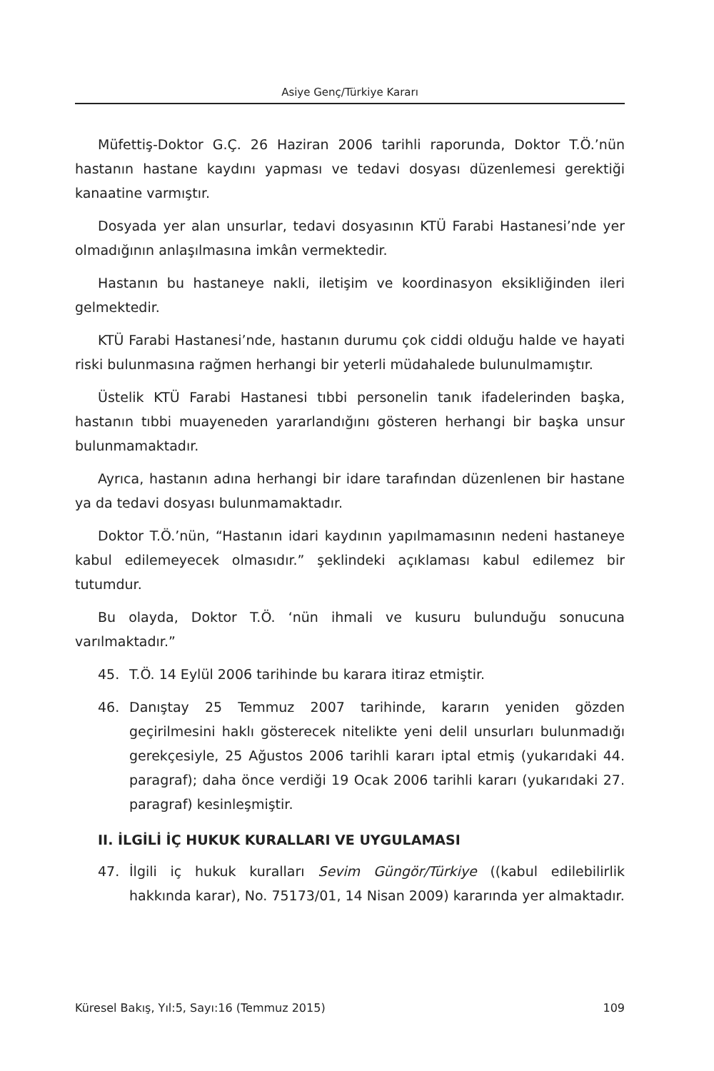Asiye Genç/Türkiye Kararı
Müfettiş-Doktor G.Ç. 26 Haziran 2006 tarihli raporunda, Doktor T.Ö.’nün hastanın hastane kaydını yapması ve tedavi dosyası düzenlemesi gerektiği kanaatine varmıştır.
Dosyada yer alan unsurlar, tedavi dosyasının KTÜ Farabi Hastanesi’nde yer olmadığının anlaşılmasına imkân vermektedir.
Hastanın bu hastaneye nakli, iletişim ve koordinasyon eksikliğinden ileri gelmektedir.
KTÜ Farabi Hastanesi’nde, hastanın durumu çok ciddi olduğu halde ve hayati riski bulunmasına rağmen herhangi bir yeterli müdahalede bulunulmamıştır.
Üstelik KTÜ Farabi Hastanesi tıbbi personelin tanık ifadelerinden başka, hastanın tıbbi muayeneden yararlandığını gösteren herhangi bir başka unsur bulunmamaktadır.
Ayrıca, hastanın adına herhangi bir idare tarafından düzenlenen bir hastane ya da tedavi dosyası bulunmamaktadır.
Doktor T.Ö.’nün, “Hastanın idari kaydının yapılmamasının nedeni hastaneye kabul edilemeyecek olmasıdır.” şeklindeki açıklaması kabul edilemez bir tutumdur.
Bu olayda, Doktor T.Ö. ‘nün ihmali ve kusuru bulunduğu sonucuna varılmaktadır.”
45. T.Ö. 14 Eylül 2006 tarihinde bu karara itiraz etmiştir.
46. Danıştay 25 Temmuz 2007 tarihinde, kararın yeniden gözden geçirilmesini haklı gösterecek nitelikte yeni delil unsurları bulunmadığı gerekçesiyle, 25 Ağustos 2006 tarihli kararı iptal etmiş (yukarıdaki 44. paragraf); daha önce verdiği 19 Ocak 2006 tarihli kararı (yukarıdaki 27. paragraf) kesinleşmiştir.
II. İLGİLİ İÇ HUKUK KURALLARI VE UYGULAMASI
47. İlgili iç hukuk kuralları Sevim Güngör/Türkiye ((kabul edilebilirlik hakkında karar), No. 75173/01, 14 Nisan 2009) kararında yer almaktadır.
Küresel Bakış, Yıl:5, Sayı:16 (Temmuz 2015) 109